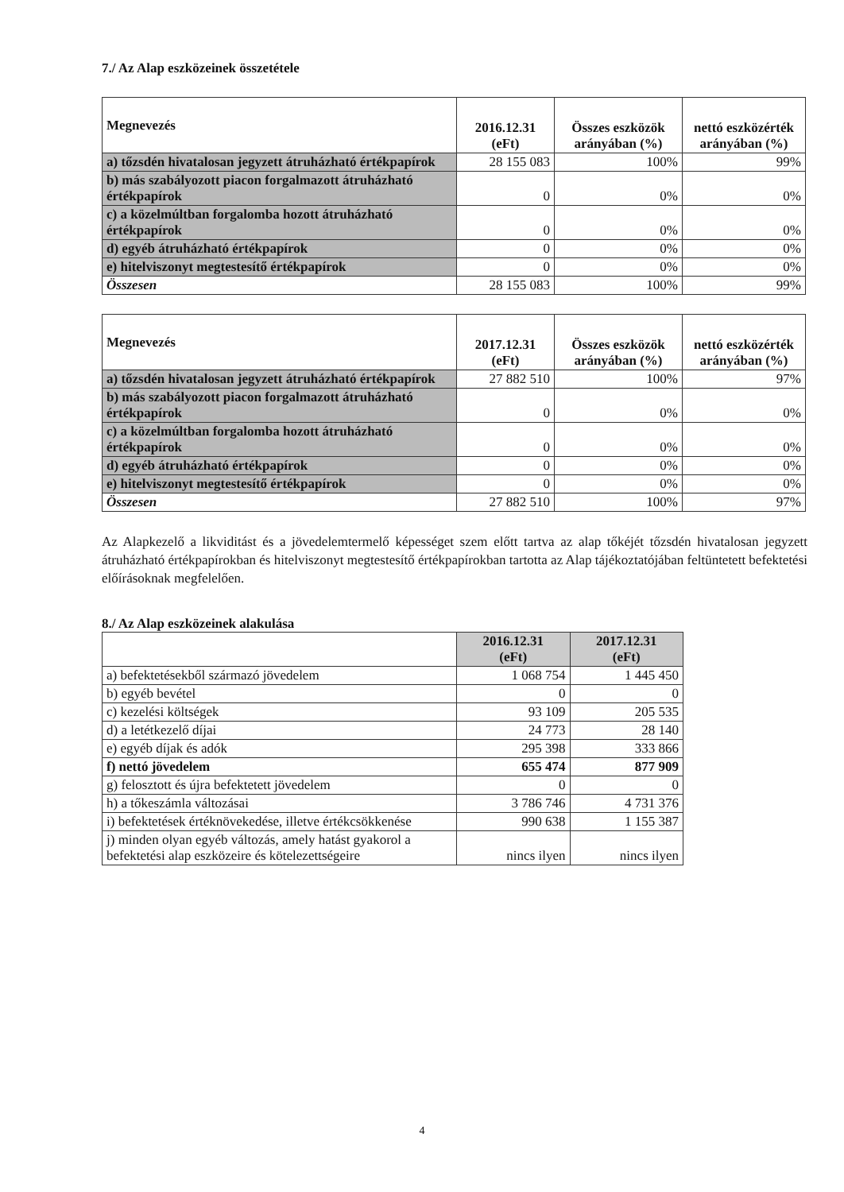7./ Az Alap eszközeinek összetétele
| Megnevezés | 2016.12.31 (eFt) | Összes eszközök arányában (%) | nettó eszközérték arányában (%) |
| --- | --- | --- | --- |
| a) tőzsdén hivatalosan jegyzett átruházható értékpapírok | 28 155 083 | 100% | 99% |
| b) más szabályozott piacon forgalmazott átruházható értékpapírok | 0 | 0% | 0% |
| c) a közelmúltban forgalomba hozott átruházható értékpapírok | 0 | 0% | 0% |
| d) egyéb átruházható értékpapírok | 0 | 0% | 0% |
| e) hitelviszonyt megtestesítő értékpapírok | 0 | 0% | 0% |
| Összesen | 28 155 083 | 100% | 99% |
| Megnevezés | 2017.12.31 (eFt) | Összes eszközök arányában (%) | nettó eszközérték arányában (%) |
| --- | --- | --- | --- |
| a) tőzsdén hivatalosan jegyzett átruházható értékpapírok | 27 882 510 | 100% | 97% |
| b) más szabályozott piacon forgalmazott átruházható értékpapírok | 0 | 0% | 0% |
| c) a közelmúltban forgalomba hozott átruházható értékpapírok | 0 | 0% | 0% |
| d) egyéb átruházható értékpapírok | 0 | 0% | 0% |
| e) hitelviszonyt megtestesítő értékpapírok | 0 | 0% | 0% |
| Összesen | 27 882 510 | 100% | 97% |
Az Alapkezelő a likviditást és a jövedelemtermelő képességet szem előtt tartva az alap tőkéjét tőzsdén hivatalosan jegyzett átruházható értékpapírokban és hitelviszonyt megtestesítő értékpapírokban tartotta az Alap tájékoztatójában feltüntetett befektetési előírásoknak megfelelően.
8./ Az Alap eszközeinek alakulása
| | 2016.12.31 (eFt) | 2017.12.31 (eFt) |
| --- | --- | --- |
| a) befektetésekből származó jövedelem | 1 068 754 | 1 445 450 |
| b) egyéb bevétel | 0 | 0 |
| c) kezelési költségek | 93 109 | 205 535 |
| d) a letétkezelő díjai | 24 773 | 28 140 |
| e) egyéb díjak és adók | 295 398 | 333 866 |
| f) nettó jövedelem | 655 474 | 877 909 |
| g) felosztott és újra befektetett jövedelem | 0 | 0 |
| h) a tőkeszámla változásai | 3 786 746 | 4 731 376 |
| i) befektetések értéknövekedése, illetve értékcsökkenése | 990 638 | 1 155 387 |
| j) minden olyan egyéb változás, amely hatást gyakorol a befektetési alap eszközeire és kötelezettségeire | nincs ilyen | nincs ilyen |
4